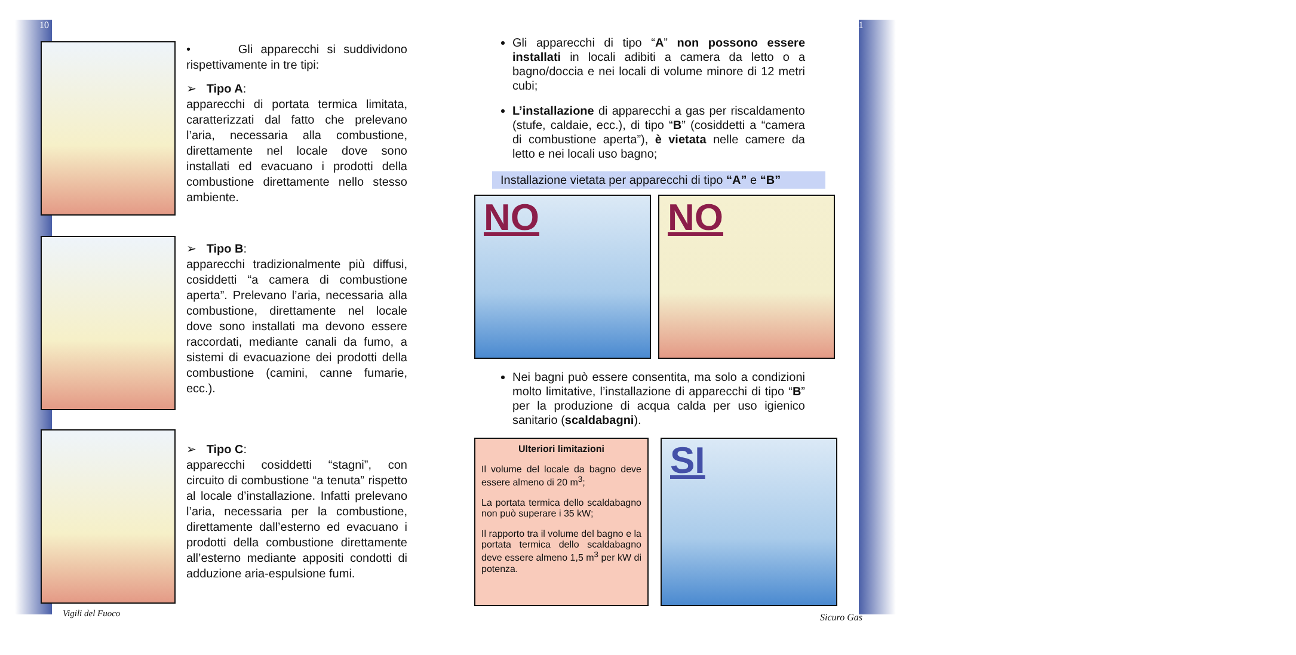10
• Gli apparecchi si suddividono rispettivamente in tre tipi:
➢ Tipo A:
apparecchi di portata termica limitata, caratterizzati dal fatto che prelevano l’aria, necessaria alla combustione, direttamente nel locale dove sono installati ed evacuano i prodotti della combustione direttamente nello stesso ambiente.
➢ Tipo B:
apparecchi tradizionalmente più diffusi, cosiddetti “a camera di combustione aperta”. Prelevano l’aria, necessaria alla combustione, direttamente nel locale dove sono installati ma devono essere raccordati, mediante canali da fumo, a sistemi di evacuazione dei prodotti della combustione (camini, canne fumarie, ecc.).
➢ Tipo C:
apparecchi cosiddetti “stagni”, con circuito di combustione “a tenuta” rispetto al locale d’installazione. Infatti prelevano l’aria, necessaria per la combustione, direttamente dall’esterno ed evacuano i prodotti della combustione direttamente all’esterno mediante appositi condotti di adduzione aria-espulsione fumi.
Vigili del Fuoco
11
Gli apparecchi di tipo “A” non possono essere installati in locali adibiti a camera da letto o a bagno/doccia e nei locali di volume minore di 12 metri cubi;
L’installazione di apparecchi a gas per riscaldamento (stufe, caldaie, ecc.), di tipo “B” (cosiddetti a “camera di combustione aperta”), è vietata nelle camere da letto e nei locali uso bagno;
Installazione vietata per apparecchi di tipo “A” e “B”
NO NO
Nei bagni può essere consentita, ma solo a condizioni molto limitative, l’installazione di apparecchi di tipo “B” per la produzione di acqua calda per uso igienico sanitario (scaldabagni).
Ulteriori limitazioni
Il volume del locale da bagno deve essere almeno di 20 m<sup>3</sup>;
La portata termica dello scaldabagno non può superare i 35 kW;
Il rapporto tra il volume del bagno e la portata termica dello scaldabagno deve essere almeno 1,5 m<sup>3</sup> per kW di potenza.
SI
Sicuro Gas